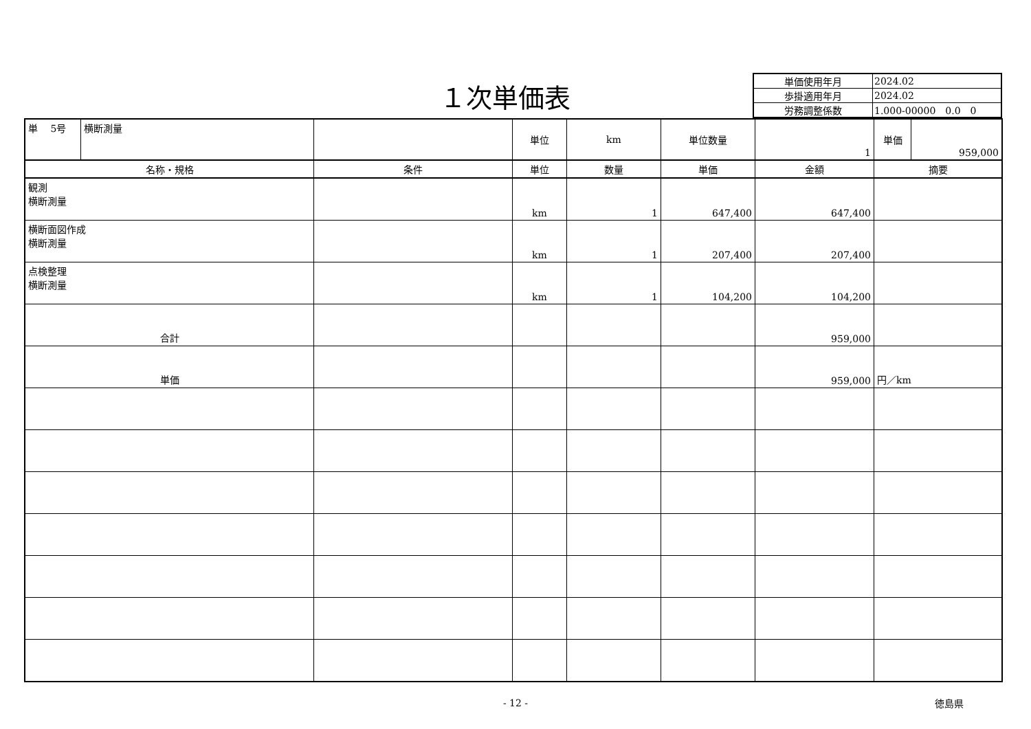１次単価表
| 単価使用年月 | 2024.02 |
| 歩掛適用年月 | 2024.02 |
| 労務調整係数 | 1.000-00000 0.0 0 |
| 単 5号 | 横断測量 | | 単位 | km | 単位数量 | 1 | 単価 | 959,000 |
| 名称・規格 | | 条件 | 単位 | 数量 | 単価 | 金額 | 摘要 | |
| 観測 横断測量 | | | km | 1 | 647,400 | 647,400 | | |
| 横断面図作成 横断測量 | | | km | 1 | 207,400 | 207,400 | | |
| 点検整理 横断測量 | | | km | 1 | 104,200 | 104,200 | | |
| 合計 | | | | | | 959,000 | | |
| 単価 | | | | | | 959,000 | 円／km | |
- 12 -
徳島県